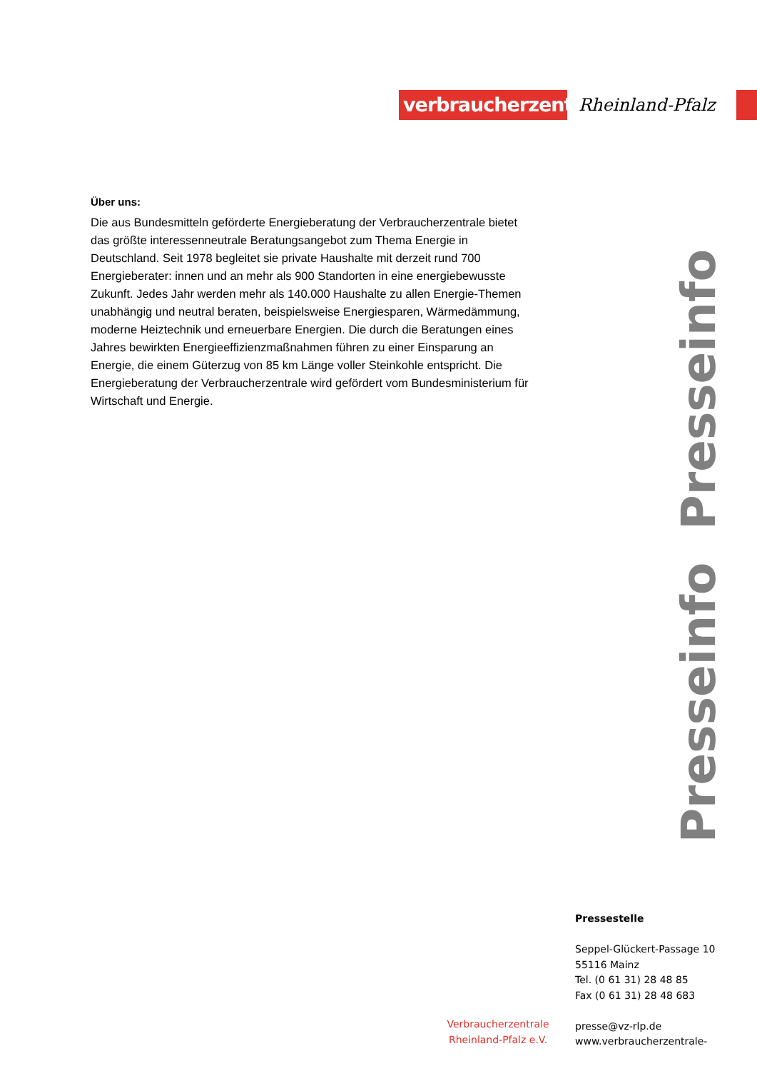verbraucherzentrale
Rheinland-Pfalz
Über uns:
Die aus Bundesmitteln geförderte Energieberatung der Verbraucherzentrale bietet das größte interessenneutrale Beratungsangebot zum Thema Energie in Deutschland. Seit 1978 begleitet sie private Haushalte mit derzeit rund 700 Energieberater: innen und an mehr als 900 Standorten in eine energiebewusste Zukunft. Jedes Jahr werden mehr als 140.000 Haushalte zu allen Energie-Themen unabhängig und neutral beraten, beispielsweise Energiesparen, Wärmedämmung, moderne Heiztechnik und erneuerbare Energien. Die durch die Beratungen eines Jahres bewirkten Energieeffizienzmaßnahmen führen zu einer Einsparung an Energie, die einem Güterzug von 85 km Länge voller Steinkohle entspricht. Die Energieberatung der Verbraucherzentrale wird gefördert vom Bundesministerium für Wirtschaft und Energie.
Presseinfo Presseinfo
Pressestelle
Seppel-Glückert-Passage 10
55116 Mainz
Tel. (0 61 31) 28 48 85
Fax (0 61 31) 28 48 683
presse@vz-rlp.de
www.verbraucherzentrale-
Verbraucherzentrale Rheinland-Pfalz e.V.